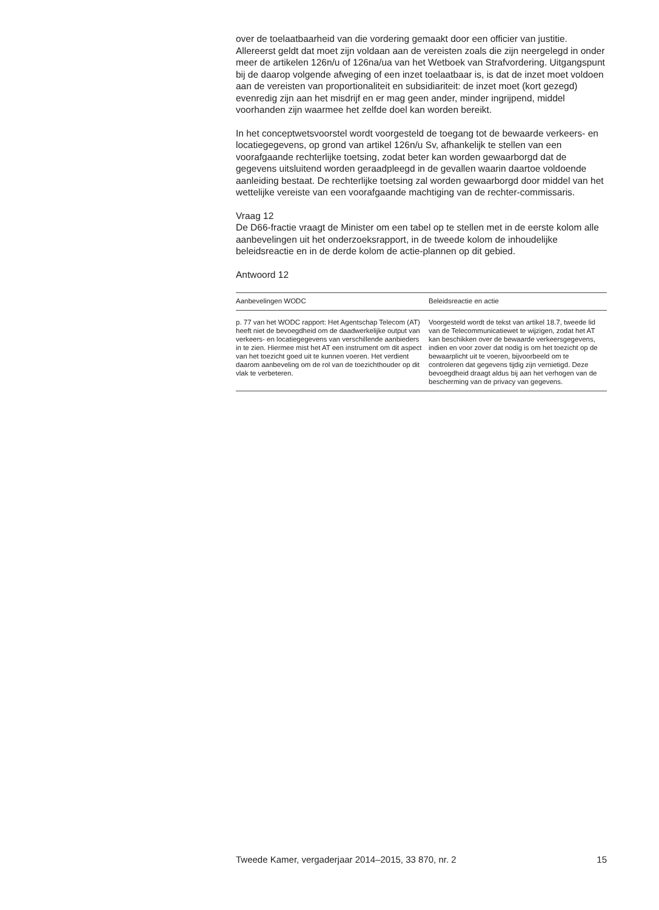over de toelaatbaarheid van die vordering gemaakt door een officier van justitie. Allereerst geldt dat moet zijn voldaan aan de vereisten zoals die zijn neergelegd in onder meer de artikelen 126n/u of 126na/ua van het Wetboek van Strafvordering. Uitgangspunt bij de daarop volgende afweging of een inzet toelaatbaar is, is dat de inzet moet voldoen aan de vereisten van proportionaliteit en subsidiariteit: de inzet moet (kort gezegd) evenredig zijn aan het misdrijf en er mag geen ander, minder ingrijpend, middel voorhanden zijn waarmee het zelfde doel kan worden bereikt.
In het conceptwetsvoorstel wordt voorgesteld de toegang tot de bewaarde verkeers- en locatiegegevens, op grond van artikel 126n/u Sv, afhankelijk te stellen van een voorafgaande rechterlijke toetsing, zodat beter kan worden gewaarborgd dat de gegevens uitsluitend worden geraadpleegd in de gevallen waarin daartoe voldoende aanleiding bestaat. De rechterlijke toetsing zal worden gewaarborgd door middel van het wettelijke vereiste van een voorafgaande machtiging van de rechter-commissaris.
Vraag 12
De D66-fractie vraagt de Minister om een tabel op te stellen met in de eerste kolom alle aanbevelingen uit het onderzoeksrapport, in de tweede kolom de inhoudelijke beleidsreactie en in de derde kolom de actie-plannen op dit gebied.
Antwoord 12
| Aanbevelingen WODC | Beleidsreactie en actie |
| --- | --- |
| p. 77 van het WODC rapport: Het Agentschap Telecom (AT) heeft niet de bevoegdheid om de daadwerkelijke output van verkeers- en locatiegegevens van verschillende aanbieders in te zien. Hiermee mist het AT een instrument om dit aspect van het toezicht goed uit te kunnen voeren. Het verdient daarom aanbeveling om de rol van de toezichthouder op dit vlak te verbeteren. | Voorgesteld wordt de tekst van artikel 18.7, tweede lid van de Telecommunicatiewet te wijzigen, zodat het AT kan beschikken over de bewaarde verkeersgegevens, indien en voor zover dat nodig is om het toezicht op de bewaarplicht uit te voeren, bijvoorbeeld om te controleren dat gegevens tijdig zijn vernietigd. Deze bevoegdheid draagt aldus bij aan het verhogen van de bescherming van de privacy van gegevens. |
Tweede Kamer, vergaderjaar 2014–2015, 33 870, nr. 2 15